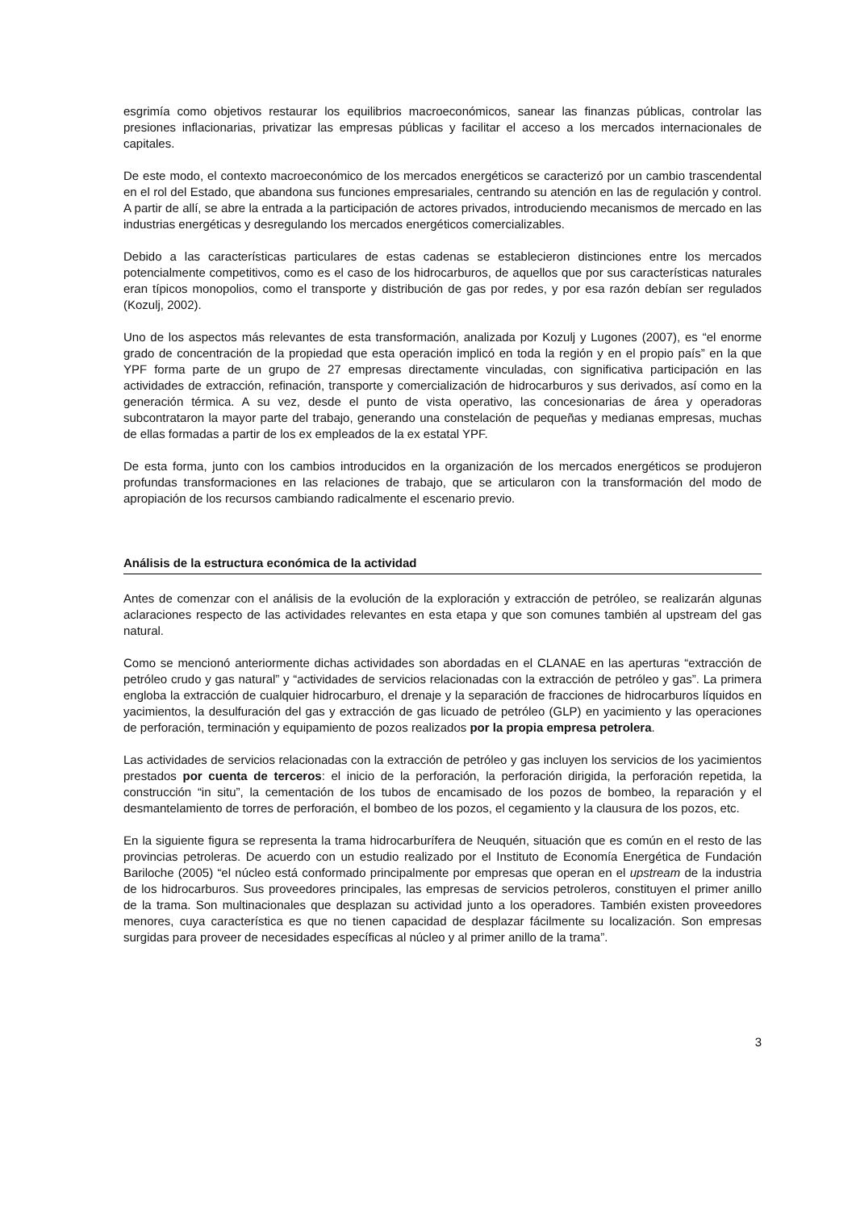esgrimía como objetivos restaurar los equilibrios macroeconómicos, sanear las finanzas públicas, controlar las presiones inflacionarias, privatizar las empresas públicas y facilitar el acceso a los mercados internacionales de capitales.
De este modo, el contexto macroeconómico de los mercados energéticos se caracterizó por un cambio trascendental en el rol del Estado, que abandona sus funciones empresariales, centrando su atención en las de regulación y control. A partir de allí, se abre la entrada a la participación de actores privados, introduciendo mecanismos de mercado en las industrias energéticas y desregulando los mercados energéticos comercializables.
Debido a las características particulares de estas cadenas se establecieron distinciones entre los mercados potencialmente competitivos, como es el caso de los hidrocarburos, de aquellos que por sus características naturales eran típicos monopolios, como el transporte y distribución de gas por redes, y por esa razón debían ser regulados (Kozulj, 2002).
Uno de los aspectos más relevantes de esta transformación, analizada por Kozulj y Lugones (2007), es “el enorme grado de concentración de la propiedad que esta operación implicó en toda la región y en el propio país” en la que YPF forma parte de un grupo de 27 empresas directamente vinculadas, con significativa participación en las actividades de extracción, refinación, transporte y comercialización de hidrocarburos y sus derivados, así como en la generación térmica. A su vez, desde el punto de vista operativo, las concesionarias de área y operadoras subcontrataron la mayor parte del trabajo, generando una constelación de pequeñas y medianas empresas, muchas de ellas formadas a partir de los ex empleados de la ex estatal YPF.
De esta forma, junto con los cambios introducidos en la organización de los mercados energéticos se produjeron profundas transformaciones en las relaciones de trabajo, que se articularon con la transformación del modo de apropiación de los recursos cambiando radicalmente el escenario previo.
Análisis de la estructura económica de la actividad
Antes de comenzar con el análisis de la evolución de la exploración y extracción de petróleo, se realizarán algunas aclaraciones respecto de las actividades relevantes en esta etapa y que son comunes también al upstream del gas natural.
Como se mencionó anteriormente dichas actividades son abordadas en el CLANAE en las aperturas “extracción de petróleo crudo y gas natural” y “actividades de servicios relacionadas con la extracción de petróleo y gas”. La primera engloba la extracción de cualquier hidrocarburo, el drenaje y la separación de fracciones de hidrocarburos líquidos en yacimientos, la desulfuración del gas y extracción de gas licuado de petróleo (GLP) en yacimiento y las operaciones de perforación, terminación y equipamiento de pozos realizados por la propia empresa petrolera.
Las actividades de servicios relacionadas con la extracción de petróleo y gas incluyen los servicios de los yacimientos prestados por cuenta de terceros: el inicio de la perforación, la perforación dirigida, la perforación repetida, la construcción “in situ”, la cementación de los tubos de encamisado de los pozos de bombeo, la reparación y el desmantelamiento de torres de perforación, el bombeo de los pozos, el cegamiento y la clausura de los pozos, etc.
En la siguiente figura se representa la trama hidrocarburífera de Neuquén, situación que es común en el resto de las provincias petroleras. De acuerdo con un estudio realizado por el Instituto de Economía Energética de Fundación Bariloche (2005) “el núcleo está conformado principalmente por empresas que operan en el upstream de la industria de los hidrocarburos. Sus proveedores principales, las empresas de servicios petroleros, constituyen el primer anillo de la trama. Son multinacionales que desplazan su actividad junto a los operadores. También existen proveedores menores, cuya característica es que no tienen capacidad de desplazar fácilmente su localización. Son empresas surgidas para proveer de necesidades específicas al núcleo y al primer anillo de la trama”.
3